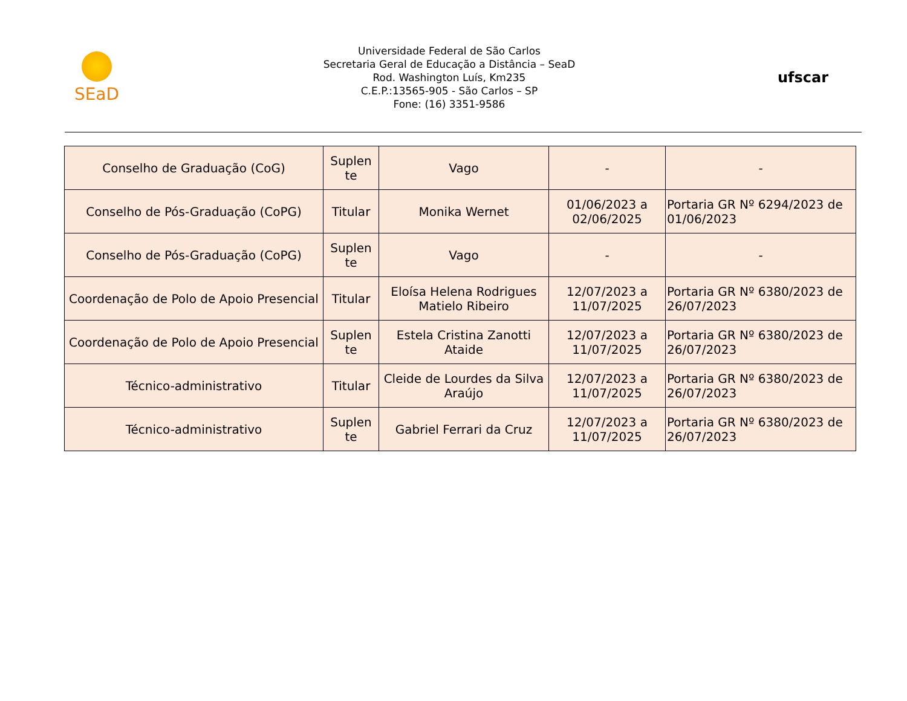SEaD
Universidade Federal de São Carlos
Secretaria Geral de Educação a Distância – SeaD
Rod. Washington Luís, Km235
C.E.P.:13565-905 - São Carlos – SP
Fone: (16) 3351-9586
ufscar
| Conselho de Graduação (CoG) | Suplen te | Vago | - | - |
| Conselho de Pós-Graduação (CoPG) | Titular | Monika Wernet | 01/06/2023 a 02/06/2025 | Portaria GR Nº 6294/2023 de 01/06/2023 |
| Conselho de Pós-Graduação (CoPG) | Suplen te | Vago | - | - |
| Coordenação de Polo de Apoio Presencial | Titular | Eloísa Helena Rodrigues Matielo Ribeiro | 12/07/2023 a 11/07/2025 | Portaria GR Nº 6380/2023 de 26/07/2023 |
| Coordenação de Polo de Apoio Presencial | Suplen te | Estela Cristina Zanotti Ataide | 12/07/2023 a 11/07/2025 | Portaria GR Nº 6380/2023 de 26/07/2023 |
| Técnico-administrativo | Titular | Cleide de Lourdes da Silva Araújo | 12/07/2023 a 11/07/2025 | Portaria GR Nº 6380/2023 de 26/07/2023 |
| Técnico-administrativo | Suplen te | Gabriel Ferrari da Cruz | 12/07/2023 a 11/07/2025 | Portaria GR Nº 6380/2023 de 26/07/2023 |